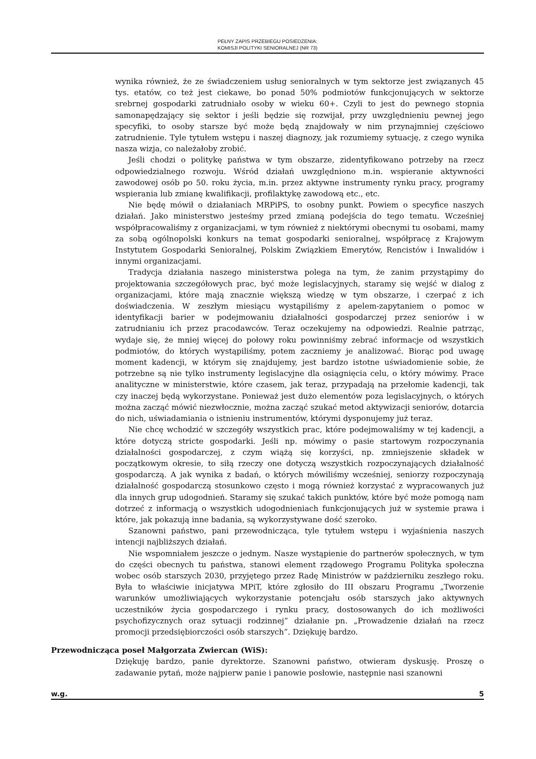PEŁNY ZAPIS PRZEBIEGU POSIEDZENIA:
KOMISJI POLITYKI SENIORALNEJ (NR 73)
wynika również, że ze świadczeniem usług senioralnych w tym sektorze jest związanych 45 tys. etatów, co też jest ciekawe, bo ponad 50% podmiotów funkcjonujących w sektorze srebrnej gospodarki zatrudniało osoby w wieku 60+. Czyli to jest do pewnego stopnia samonapędzający się sektor i jeśli będzie się rozwijał, przy uwzględnieniu pewnej jego specyfiki, to osoby starsze być może będą znajdowały w nim przynajmniej częściowo zatrudnienie. Tyle tytułem wstępu i naszej diagnozy, jak rozumiemy sytuację, z czego wynika nasza wizja, co należałoby zrobić.
Jeśli chodzi o politykę państwa w tym obszarze, zidentyfikowano potrzeby na rzecz odpowiedzialnego rozwoju. Wśród działań uwzględniono m.in. wspieranie aktywności zawodowej osób po 50. roku życia, m.in. przez aktywne instrumenty rynku pracy, programy wspierania lub zmianę kwalifikacji, profilaktykę zawodową etc., etc.
Nie będę mówił o działaniach MRPiPS, to osobny punkt. Powiem o specyfice naszych działań. Jako ministerstwo jesteśmy przed zmianą podejścia do tego tematu. Wcześniej współpracowaliśmy z organizacjami, w tym również z niektórymi obecnymi tu osobami, mamy za sobą ogólnopolski konkurs na temat gospodarki senioralnej, współpracę z Krajowym Instytutem Gospodarki Senioralnej, Polskim Związkiem Emerytów, Rencistów i Inwalidów i innymi organizacjami.
Tradycja działania naszego ministerstwa polega na tym, że zanim przystąpimy do projektowania szczegółowych prac, być może legislacyjnych, staramy się wejść w dialog z organizacjami, które mają znacznie większą wiedzę w tym obszarze, i czerpać z ich doświadczenia. W zeszłym miesiącu wystąpiliśmy z apelem-zapytaniem o pomoc w identyfikacji barier w podejmowaniu działalności gospodarczej przez seniorów i w zatrudnianiu ich przez pracodawców. Teraz oczekujemy na odpowiedzi. Realnie patrząc, wydaje się, że mniej więcej do połowy roku powinniśmy zebrać informacje od wszystkich podmiotów, do których wystąpiliśmy, potem zaczniemy je analizować. Biorąc pod uwagę moment kadencji, w którym się znajdujemy, jest bardzo istotne uświadomienie sobie, że potrzebne są nie tylko instrumenty legislacyjne dla osiągnięcia celu, o który mówimy. Prace analityczne w ministerstwie, które czasem, jak teraz, przypadają na przełomie kadencji, tak czy inaczej będą wykorzystane. Ponieważ jest dużo elementów poza legislacyjnych, o których można zacząć mówić niezwłocznie, można zacząć szukać metod aktywizacji seniorów, dotarcia do nich, uświadamiania o istnieniu instrumentów, którymi dysponujemy już teraz.
Nie chcę wchodzić w szczegóły wszystkich prac, które podejmowaliśmy w tej kadencji, a które dotyczą stricte gospodarki. Jeśli np. mówimy o pasie startowym rozpoczynania działalności gospodarczej, z czym wiążą się korzyści, np. zmniejszenie składek w początkowym okresie, to siłą rzeczy one dotyczą wszystkich rozpoczynających działalność gospodarczą. A jak wynika z badań, o których mówiliśmy wcześniej, seniorzy rozpoczynają działalność gospodarczą stosunkowo często i mogą również korzystać z wypracowanych już dla innych grup udogodnień. Staramy się szukać takich punktów, które być może pomogą nam dotrzeć z informacją o wszystkich udogodnieniach funkcjonujących już w systemie prawa i które, jak pokazują inne badania, są wykorzystywane dość szeroko.
Szanowni państwo, pani przewodnicząca, tyle tytułem wstępu i wyjaśnienia naszych intencji najbliższych działań.
Nie wspomniałem jeszcze o jednym. Nasze wystąpienie do partnerów społecznych, w tym do części obecnych tu państwa, stanowi element rządowego Programu Polityka społeczna wobec osób starszych 2030, przyjętego przez Radę Ministrów w październiku zeszłego roku. Była to właściwie inicjatywa MPiT, które zgłosiło do III obszaru Programu „Tworzenie warunków umożliwiających wykorzystanie potencjału osób starszych jako aktywnych uczestników życia gospodarczego i rynku pracy, dostosowanych do ich możliwości psychofizycznych oraz sytuacji rodzinnej” działanie pn. „Prowadzenie działań na rzecz promocji przedsiębiorczości osób starszych”. Dziękuję bardzo.
Przewodnicząca poseł Małgorzata Zwiercan (WiS):
Dziękuję bardzo, panie dyrektorze. Szanowni państwo, otwieram dyskusję. Proszę o zadawanie pytań, może najpierw panie i panowie posłowie, następnie nasi szanowni
w.g. 5